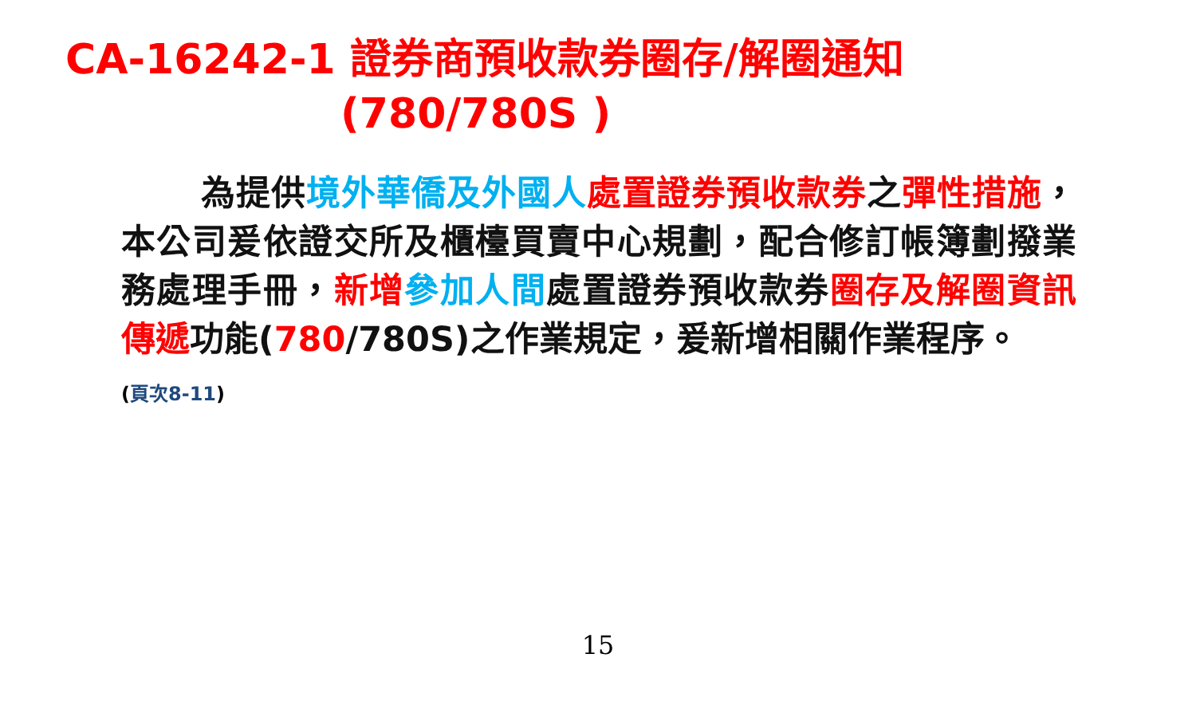CA-16242-1 證券商預收款券圈存/解圈通知
(780/780S )
為提供境外華僑及外國人 處置證券預收款券之彈性措施，本公司爰依證交所及櫃檯買賣中心規劃，配合修訂帳簿劃撥業務處理手冊，新增 參加人間處置證券預收款券圈存及解圈資訊傳遞功能(780/780S)之作業規定，爰新增相關作業程序。
(頁次8-11)
15